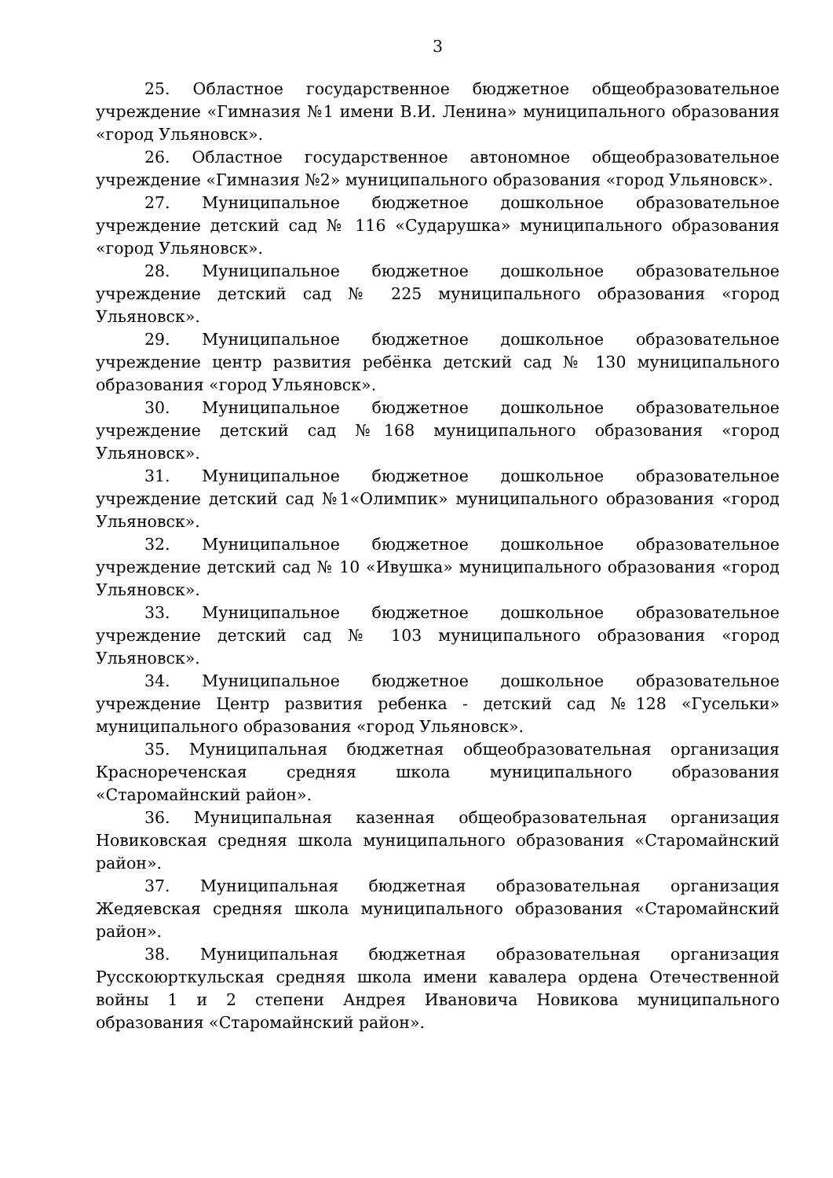3
25. Областное государственное бюджетное общеобразовательное учреждение «Гимназия №1 имени В.И. Ленина» муниципального образования «город Ульяновск».
26. Областное государственное автономное общеобразовательное учреждение «Гимназия №2» муниципального образования «город Ульяновск».
27. Муниципальное бюджетное дошкольное образовательное учреждение детский сад № 116 «Сударушка» муниципального образования «город Ульяновск».
28. Муниципальное бюджетное дошкольное образовательное учреждение детский сад № 225 муниципального образования «город Ульяновск».
29. Муниципальное бюджетное дошкольное образовательное учреждение центр развития ребёнка детский сад № 130 муниципального образования «город Ульяновск».
30. Муниципальное бюджетное дошкольное образовательное учреждение детский сад №168 муниципального образования «город Ульяновск».
31. Муниципальное бюджетное дошкольное образовательное учреждение детский сад №1«Олимпик» муниципального образования «город Ульяновск».
32. Муниципальное бюджетное дошкольное образовательное учреждение детский сад № 10 «Ивушка» муниципального образования «город Ульяновск».
33. Муниципальное бюджетное дошкольное образовательное учреждение детский сад № 103 муниципального образования «город Ульяновск».
34. Муниципальное бюджетное дошкольное образовательное учреждение Центр развития ребенка - детский сад №128 «Гусельки» муниципального образования «город Ульяновск».
35. Муниципальная бюджетная общеобразовательная организация Краснореченская средняя школа муниципального образования «Старомайнский район».
36. Муниципальная казенная общеобразовательная организация Новиковская средняя школа муниципального образования «Старомайнский район».
37. Муниципальная бюджетная образовательная организация Жедяевская средняя школа муниципального образования «Старомайнский район».
38. Муниципальная бюджетная образовательная организация Русскоюрткульская средняя школа имени кавалера ордена Отечественной войны 1 и 2 степени Андрея Ивановича Новикова муниципального образования «Старомайнский район».